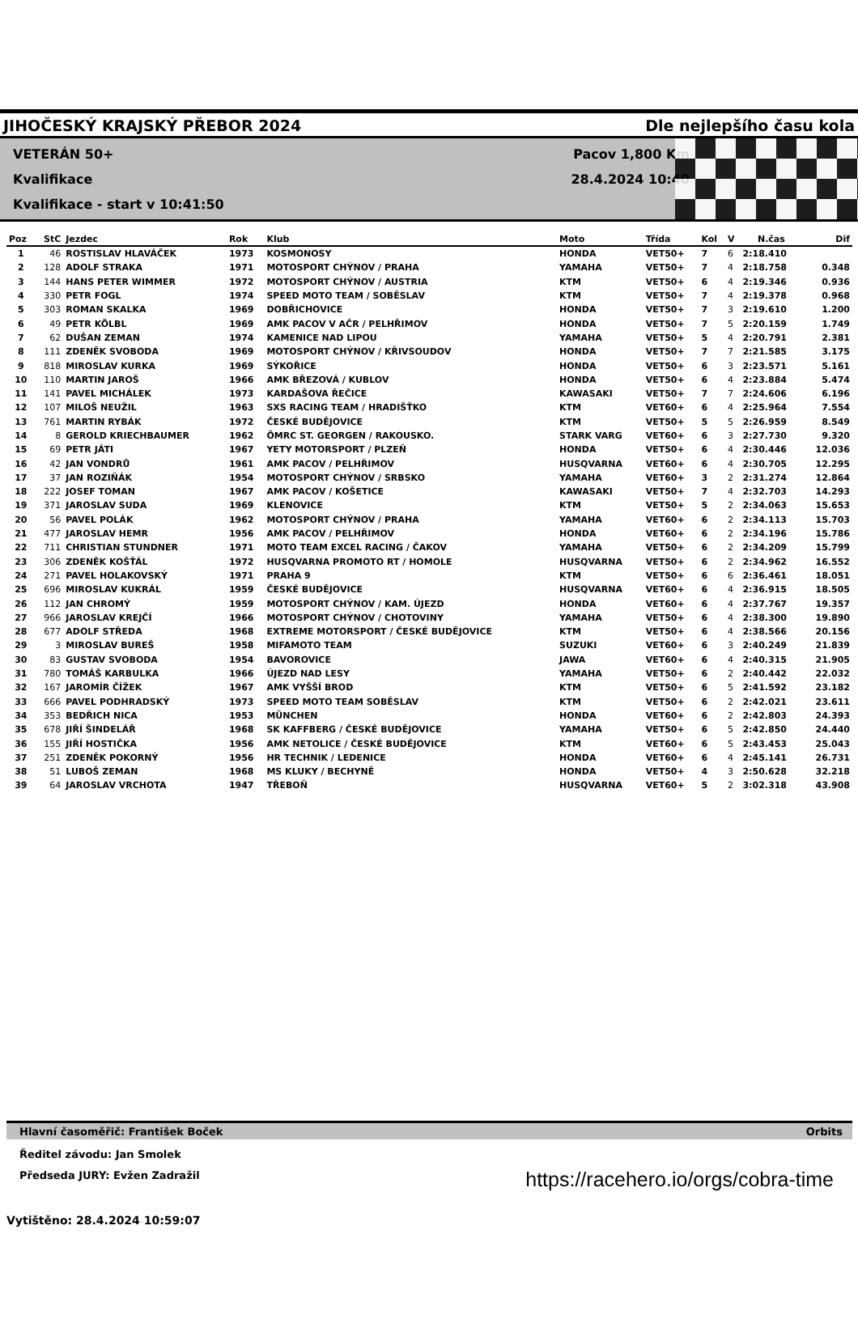JIHOČESKÝ KRAJSKÝ PŘEBOR 2024 Dle nejlepšího času kola
VETERÁN 50+
Kvalifikace
Kvalifikace - start v 10:41:50
Pacov 1,800 Km
28.4.2024 10:40
| Poz | StC | Jezdec | Rok | Klub | Moto | Třída | Kol | V | N.čas | Dif |
| --- | --- | --- | --- | --- | --- | --- | --- | --- | --- | --- |
| 1 | 46 | ROSTISLAV HLAVÁČEK | 1973 | KOSMONOSY | HONDA | VET50+ | 7 | 6 | 2:18.410 | |
| 2 | 128 | ADOLF STRAKA | 1971 | MOTOSPORT CHÝNOV / PRAHA | YAMAHA | VET50+ | 7 | 4 | 2:18.758 | 0.348 |
| 3 | 144 | HANS PETER WIMMER | 1972 | MOTOSPORT CHÝNOV / AUSTRIA | KTM | VET50+ | 6 | 4 | 2:19.346 | 0.936 |
| 4 | 330 | PETR FOGL | 1974 | SPEED MOTO TEAM / SOBĚSLAV | KTM | VET50+ | 7 | 4 | 2:19.378 | 0.968 |
| 5 | 303 | ROMAN SKALKA | 1969 | DOBŘICHOVICE | HONDA | VET50+ | 7 | 3 | 2:19.610 | 1.200 |
| 6 | 49 | PETR KÖLBL | 1969 | AMK PACOV V AČR / PELHŘIMOV | HONDA | VET50+ | 7 | 5 | 2:20.159 | 1.749 |
| 7 | 62 | DUŠAN ZEMAN | 1974 | KAMENICE NAD LIPOU | YAMAHA | VET50+ | 5 | 4 | 2:20.791 | 2.381 |
| 8 | 111 | ZDENĚK SVOBODA | 1969 | MOTOSPORT CHÝNOV / KŘIVSOUDOV | HONDA | VET50+ | 7 | 7 | 2:21.585 | 3.175 |
| 9 | 818 | MIROSLAV KURKA | 1969 | SÝKOŘICE | HONDA | VET50+ | 6 | 3 | 2:23.571 | 5.161 |
| 10 | 110 | MARTIN JAROŠ | 1966 | AMK BŘEZOVÁ / KUBLOV | HONDA | VET50+ | 6 | 4 | 2:23.884 | 5.474 |
| 11 | 141 | PAVEL MICHÁLEK | 1973 | KARDAŠOVA ŘEČICE | KAWASAKI | VET50+ | 7 | 7 | 2:24.606 | 6.196 |
| 12 | 107 | MILOŠ NEUŽIL | 1963 | SXS RACING TEAM / HRADIŠŤKO | KTM | VET60+ | 6 | 4 | 2:25.964 | 7.554 |
| 13 | 761 | MARTIN RYBÁK | 1972 | ČESKÉ BUDĚJOVICE | KTM | VET50+ | 5 | 5 | 2:26.959 | 8.549 |
| 14 | 8 | GEROLD KRIECHBAUMER | 1962 | ÖMRC ST. GEORGEN / RAKOUSKO. | STARK VARG | VET60+ | 6 | 3 | 2:27.730 | 9.320 |
| 15 | 69 | PETR JÁTI | 1967 | YETY MOTORSPORT / PLZEŇ | HONDA | VET50+ | 6 | 4 | 2:30.446 | 12.036 |
| 16 | 42 | JAN VONDRŮ | 1961 | AMK PACOV / PELHŘIMOV | HUSQVARNA | VET60+ | 6 | 4 | 2:30.705 | 12.295 |
| 17 | 37 | JAN ROZIŇÁK | 1954 | MOTOSPORT CHÝNOV / SRBSKO | YAMAHA | VET60+ | 3 | 2 | 2:31.274 | 12.864 |
| 18 | 222 | JOSEF TOMAN | 1967 | AMK PACOV / KOŠETICE | KAWASAKI | VET50+ | 7 | 4 | 2:32.703 | 14.293 |
| 19 | 371 | JAROSLAV SUDA | 1969 | KLENOVICE | KTM | VET50+ | 5 | 2 | 2:34.063 | 15.653 |
| 20 | 56 | PAVEL POLÁK | 1962 | MOTOSPORT CHÝNOV / PRAHA | YAMAHA | VET60+ | 6 | 2 | 2:34.113 | 15.703 |
| 21 | 477 | JAROSLAV HEMR | 1956 | AMK PACOV / PELHŘIMOV | HONDA | VET60+ | 6 | 2 | 2:34.196 | 15.786 |
| 22 | 711 | CHRISTIAN STUNDNER | 1971 | MOTO TEAM EXCEL RACING / ČAKOV | YAMAHA | VET50+ | 6 | 2 | 2:34.209 | 15.799 |
| 23 | 306 | ZDENĚK KOŠŤÁL | 1972 | HUSQVARNA PROMOTO RT / HOMOLE | HUSQVARNA | VET50+ | 6 | 2 | 2:34.962 | 16.552 |
| 24 | 271 | PAVEL HOLAKOVSKÝ | 1971 | PRAHA 9 | KTM | VET50+ | 6 | 6 | 2:36.461 | 18.051 |
| 25 | 696 | MIROSLAV KUKRÁL | 1959 | ČESKÉ BUDĚJOVICE | HUSQVARNA | VET60+ | 6 | 4 | 2:36.915 | 18.505 |
| 26 | 112 | JAN CHROMÝ | 1959 | MOTOSPORT CHÝNOV / KAM. ÚJEZD | HONDA | VET60+ | 6 | 4 | 2:37.767 | 19.357 |
| 27 | 966 | JAROSLAV KREJČÍ | 1966 | MOTOSPORT CHÝNOV / CHOTOVINY | YAMAHA | VET50+ | 6 | 4 | 2:38.300 | 19.890 |
| 28 | 677 | ADOLF STŘEDA | 1968 | EXTREME MOTORSPORT / ČESKÉ BUDĚJOVICE | KTM | VET50+ | 6 | 4 | 2:38.566 | 20.156 |
| 29 | 3 | MIROSLAV BUREŠ | 1958 | MIFAMOTO TEAM | SUZUKI | VET60+ | 6 | 3 | 2:40.249 | 21.839 |
| 30 | 83 | GUSTAV SVOBODA | 1954 | BAVOROVICE | JAWA | VET60+ | 6 | 4 | 2:40.315 | 21.905 |
| 31 | 780 | TOMÁŠ KARBULKA | 1966 | ÚJEZD NAD LESY | YAMAHA | VET50+ | 6 | 2 | 2:40.442 | 22.032 |
| 32 | 167 | JAROMÍR ČÍŽEK | 1967 | AMK VYŠŠÍ BROD | KTM | VET50+ | 6 | 5 | 2:41.592 | 23.182 |
| 33 | 666 | PAVEL PODHRADSKÝ | 1973 | SPEED MOTO TEAM SOBĚSLAV | KTM | VET50+ | 6 | 2 | 2:42.021 | 23.611 |
| 34 | 353 | BEDŘICH NICA | 1953 | MÜNCHEN | HONDA | VET60+ | 6 | 2 | 2:42.803 | 24.393 |
| 35 | 678 | JIŘÍ ŠINDELÁŘ | 1968 | SK KAFFBERG / ČESKÉ BUDĚJOVICE | YAMAHA | VET50+ | 6 | 5 | 2:42.850 | 24.440 |
| 36 | 155 | JIŘÍ HOSTIČKA | 1956 | AMK NETOLICE / ČESKÉ BUDĚJOVICE | KTM | VET60+ | 6 | 5 | 2:43.453 | 25.043 |
| 37 | 251 | ZDENĚK POKORNÝ | 1956 | HR TECHNIK / LEDENICE | HONDA | VET60+ | 6 | 4 | 2:45.141 | 26.731 |
| 38 | 51 | LUBOŠ ZEMAN | 1968 | MS KLUKY / BECHYNĚ | HONDA | VET50+ | 4 | 3 | 2:50.628 | 32.218 |
| 39 | 64 | JAROSLAV VRCHOTA | 1947 | TŘEBOŇ | HUSQVARNA | VET60+ | 5 | 2 | 3:02.318 | 43.908 |
Hlavní časoměřič: František Boček Orbits
Ředitel závodu: Jan Smolek
Předseda JURY: Evžen Zadražil
Vytištěno: 28.4.2024 10:59:07
https://racehero.io/orgs/cobra-time